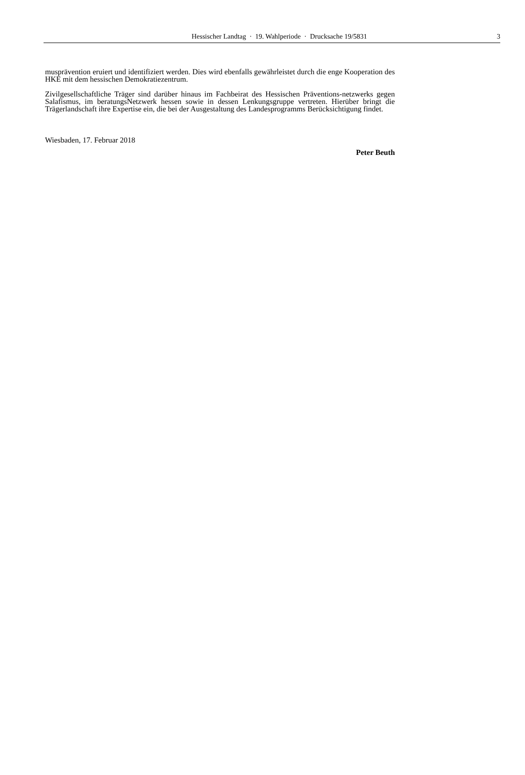Hessischer Landtag · 19. Wahlperiode · Drucksache 19/5831 3
musprävention eruiert und identifiziert werden. Dies wird ebenfalls gewährleistet durch die enge Kooperation des HKE mit dem hessischen Demokratiezentrum.
Zivilgesellschaftliche Träger sind darüber hinaus im Fachbeirat des Hessischen Präventions-netzwerks gegen Salafismus, im beratungsNetzwerk hessen sowie in dessen Lenkungsgruppe vertreten. Hierüber bringt die Trägerlandschaft ihre Expertise ein, die bei der Ausgestaltung des Landesprogramms Berücksichtigung findet.
Wiesbaden, 17. Februar 2018
Peter Beuth